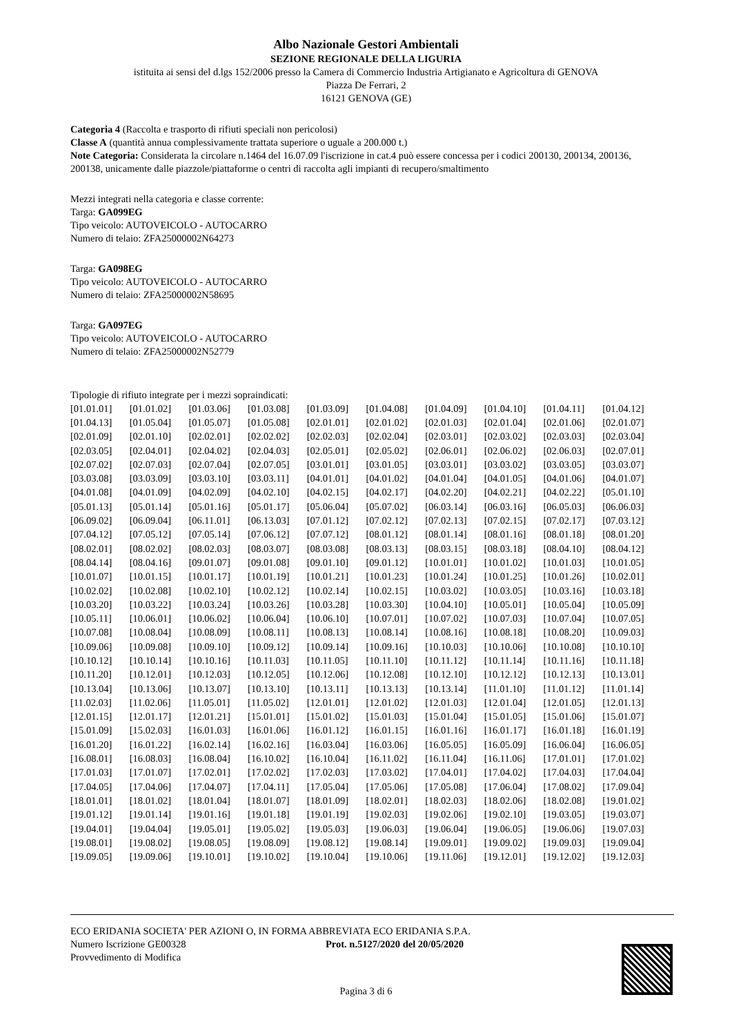Albo Nazionale Gestori Ambientali
SEZIONE REGIONALE DELLA LIGURIA
istituita ai sensi del d.lgs 152/2006 presso la Camera di Commercio Industria Artigianato e Agricoltura di GENOVA
Piazza De Ferrari, 2
16121 GENOVA (GE)
Categoria 4 (Raccolta e trasporto di rifiuti speciali non pericolosi)
Classe A (quantità annua complessivamente trattata superiore o uguale a 200.000 t.)
Note Categoria: Considerata la circolare n.1464 del 16.07.09 l'iscrizione in cat.4 può essere concessa per i codici 200130, 200134, 200136, 200138, unicamente dalle piazzole/piattaforme o centri di raccolta agli impianti di recupero/smaltimento
Mezzi integrati nella categoria e classe corrente:
Targa: GA099EG
Tipo veicolo: AUTOVEICOLO - AUTOCARRO
Numero di telaio: ZFA25000002N64273
Targa: GA098EG
Tipo veicolo: AUTOVEICOLO - AUTOCARRO
Numero di telaio: ZFA25000002N58695
Targa: GA097EG
Tipo veicolo: AUTOVEICOLO - AUTOCARRO
Numero di telaio: ZFA25000002N52779
Tipologie di rifiuto integrate per i mezzi sopraindicati:
| [01.01.01] | [01.01.02] | [01.03.06] | [01.03.08] | [01.03.09] | [01.04.08] | [01.04.09] | [01.04.10] | [01.04.11] | [01.04.12] |
| [01.04.13] | [01.05.04] | [01.05.07] | [01.05.08] | [02.01.01] | [02.01.02] | [02.01.03] | [02.01.04] | [02.01.06] | [02.01.07] |
| [02.01.09] | [02.01.10] | [02.02.01] | [02.02.02] | [02.02.03] | [02.02.04] | [02.03.01] | [02.03.02] | [02.03.03] | [02.03.04] |
| [02.03.05] | [02.04.01] | [02.04.02] | [02.04.03] | [02.05.01] | [02.05.02] | [02.06.01] | [02.06.02] | [02.06.03] | [02.07.01] |
| [02.07.02] | [02.07.03] | [02.07.04] | [02.07.05] | [03.01.01] | [03.01.05] | [03.03.01] | [03.03.02] | [03.03.05] | [03.03.07] |
| [03.03.08] | [03.03.09] | [03.03.10] | [03.03.11] | [04.01.01] | [04.01.02] | [04.01.04] | [04.01.05] | [04.01.06] | [04.01.07] |
| [04.01.08] | [04.01.09] | [04.02.09] | [04.02.10] | [04.02.15] | [04.02.17] | [04.02.20] | [04.02.21] | [04.02.22] | [05.01.10] |
| [05.01.13] | [05.01.14] | [05.01.16] | [05.01.17] | [05.06.04] | [05.07.02] | [06.03.14] | [06.03.16] | [06.05.03] | [06.06.03] |
| [06.09.02] | [06.09.04] | [06.11.01] | [06.13.03] | [07.01.12] | [07.02.12] | [07.02.13] | [07.02.15] | [07.02.17] | [07.03.12] |
| [07.04.12] | [07.05.12] | [07.05.14] | [07.06.12] | [07.07.12] | [08.01.12] | [08.01.14] | [08.01.16] | [08.01.18] | [08.01.20] |
| [08.02.01] | [08.02.02] | [08.02.03] | [08.03.07] | [08.03.08] | [08.03.13] | [08.03.15] | [08.03.18] | [08.04.10] | [08.04.12] |
| [08.04.14] | [08.04.16] | [09.01.07] | [09.01.08] | [09.01.10] | [09.01.12] | [10.01.01] | [10.01.02] | [10.01.03] | [10.01.05] |
| [10.01.07] | [10.01.15] | [10.01.17] | [10.01.19] | [10.01.21] | [10.01.23] | [10.01.24] | [10.01.25] | [10.01.26] | [10.02.01] |
| [10.02.02] | [10.02.08] | [10.02.10] | [10.02.12] | [10.02.14] | [10.02.15] | [10.03.02] | [10.03.05] | [10.03.16] | [10.03.18] |
| [10.03.20] | [10.03.22] | [10.03.24] | [10.03.26] | [10.03.28] | [10.03.30] | [10.04.10] | [10.05.01] | [10.05.04] | [10.05.09] |
| [10.05.11] | [10.06.01] | [10.06.02] | [10.06.04] | [10.06.10] | [10.07.01] | [10.07.02] | [10.07.03] | [10.07.04] | [10.07.05] |
| [10.07.08] | [10.08.04] | [10.08.09] | [10.08.11] | [10.08.13] | [10.08.14] | [10.08.16] | [10.08.18] | [10.08.20] | [10.09.03] |
| [10.09.06] | [10.09.08] | [10.09.10] | [10.09.12] | [10.09.14] | [10.09.16] | [10.10.03] | [10.10.06] | [10.10.08] | [10.10.10] |
| [10.10.12] | [10.10.14] | [10.10.16] | [10.11.03] | [10.11.05] | [10.11.10] | [10.11.12] | [10.11.14] | [10.11.16] | [10.11.18] |
| [10.11.20] | [10.12.01] | [10.12.03] | [10.12.05] | [10.12.06] | [10.12.08] | [10.12.10] | [10.12.12] | [10.12.13] | [10.13.01] |
| [10.13.04] | [10.13.06] | [10.13.07] | [10.13.10] | [10.13.11] | [10.13.13] | [10.13.14] | [11.01.10] | [11.01.12] | [11.01.14] |
| [11.02.03] | [11.02.06] | [11.05.01] | [11.05.02] | [12.01.01] | [12.01.02] | [12.01.03] | [12.01.04] | [12.01.05] | [12.01.13] |
| [12.01.15] | [12.01.17] | [12.01.21] | [15.01.01] | [15.01.02] | [15.01.03] | [15.01.04] | [15.01.05] | [15.01.06] | [15.01.07] |
| [15.01.09] | [15.02.03] | [16.01.03] | [16.01.06] | [16.01.12] | [16.01.15] | [16.01.16] | [16.01.17] | [16.01.18] | [16.01.19] |
| [16.01.20] | [16.01.22] | [16.02.14] | [16.02.16] | [16.03.04] | [16.03.06] | [16.05.05] | [16.05.09] | [16.06.04] | [16.06.05] |
| [16.08.01] | [16.08.03] | [16.08.04] | [16.10.02] | [16.10.04] | [16.11.02] | [16.11.04] | [16.11.06] | [17.01.01] | [17.01.02] |
| [17.01.03] | [17.01.07] | [17.02.01] | [17.02.02] | [17.02.03] | [17.03.02] | [17.04.01] | [17.04.02] | [17.04.03] | [17.04.04] |
| [17.04.05] | [17.04.06] | [17.04.07] | [17.04.11] | [17.05.04] | [17.05.06] | [17.05.08] | [17.06.04] | [17.08.02] | [17.09.04] |
| [18.01.01] | [18.01.02] | [18.01.04] | [18.01.07] | [18.01.09] | [18.02.01] | [18.02.03] | [18.02.06] | [18.02.08] | [19.01.02] |
| [19.01.12] | [19.01.14] | [19.01.16] | [19.01.18] | [19.01.19] | [19.02.03] | [19.02.06] | [19.02.10] | [19.03.05] | [19.03.07] |
| [19.04.01] | [19.04.04] | [19.05.01] | [19.05.02] | [19.05.03] | [19.06.03] | [19.06.04] | [19.06.05] | [19.06.06] | [19.07.03] |
| [19.08.01] | [19.08.02] | [19.08.05] | [19.08.09] | [19.08.12] | [19.08.14] | [19.09.01] | [19.09.02] | [19.09.03] | [19.09.04] |
| [19.09.05] | [19.09.06] | [19.10.01] | [19.10.02] | [19.10.04] | [19.10.06] | [19.11.06] | [19.12.01] | [19.12.02] | [19.12.03] |
ECO ERIDANIA SOCIETA' PER AZIONI O, IN FORMA ABBREVIATA ECO ERIDANIA S.P.A.
Numero Iscrizione GE00328 Prot. n.5127/2020 del 20/05/2020
Provvedimento di Modifica
Pagina 3 di 6